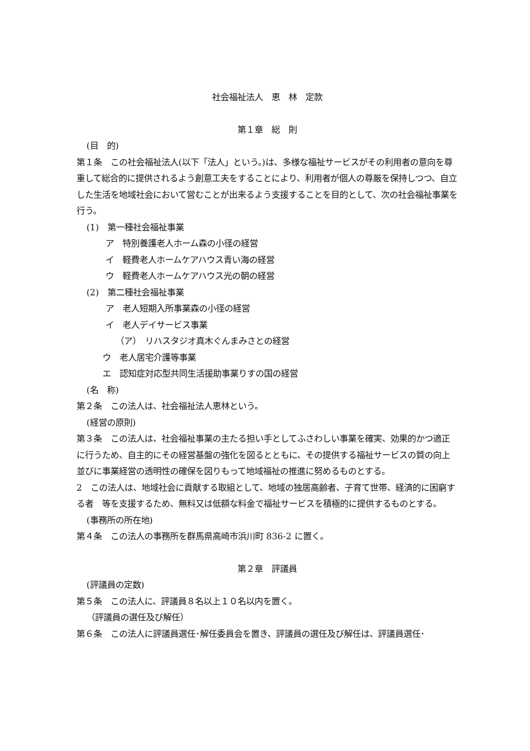社会福祉法人　恵　林　定款
第１章　総　則
(目　的)
第１条　この社会福祉法人(以下「法人」という。)は、多様な福祉サービスがその利用者の意向を尊重して総合的に提供されるよう創意工夫をすることにより、利用者が個人の尊厳を保持しつつ、自立した生活を地域社会において営むことが出来るよう支援することを目的として、次の社会福祉事業を行う。
(1)　第一種社会福祉事業
ア　特別養護老人ホーム森の小径の経営
イ　軽費老人ホームケアハウス青い海の経営
ウ　軽費老人ホームケアハウス光の朝の経営
(2)　第二種社会福祉事業
ア　老人短期入所事業森の小径の経営
イ　老人デイサービス事業
（ア）　リハスタジオ真木ぐんまみさとの経営
ウ　老人居宅介護等事業
エ　認知症対応型共同生活援助事業りすの国の経営
(名　称)
第２条　この法人は、社会福祉法人恵林という。
(経営の原則)
第３条　この法人は、社会福祉事業の主たる担い手としてふさわしい事業を確実、効果的かつ適正に行うため、自主的にその経営基盤の強化を図るとともに、その提供する福祉サービスの質の向上並びに事業経営の透明性の確保を図りもって地域福祉の推進に努めるものとする。
2　この法人は、地域社会に貢献する取組として、地域の独居高齢者、子育て世帯、経済的に困窮する者　等を支援するため、無料又は低額な料金で福祉サービスを積極的に提供するものとする。
(事務所の所在地)
第４条　この法人の事務所を群馬県高崎市浜川町 836-2 に置く。
第２章　評議員
(評議員の定数)
第５条　この法人に、評議員８名以上１０名以内を置く。
（評議員の選任及び解任）
第６条　この法人に評議員選任･解任委員会を置き、評議員の選任及び解任は、評議員選任･